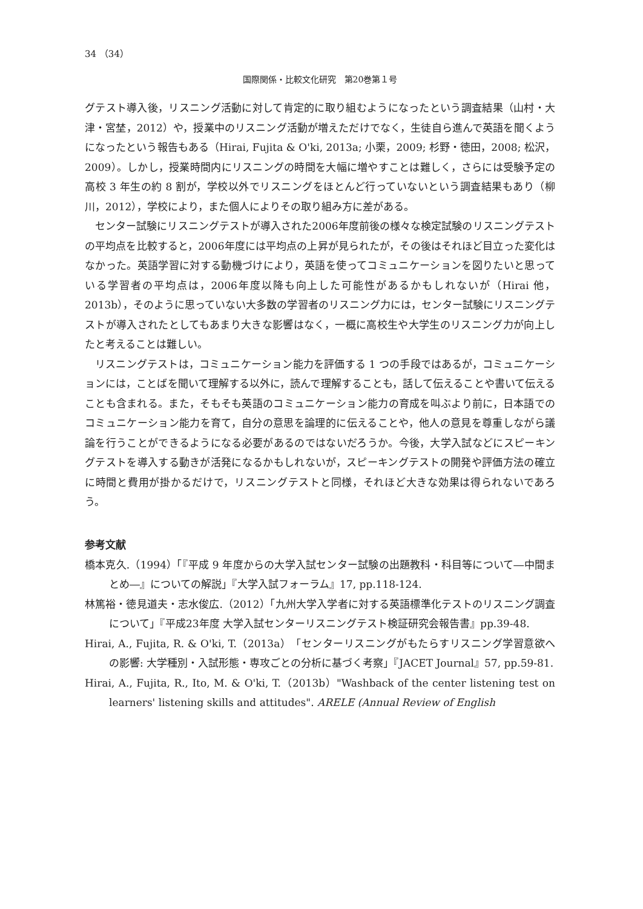34 （34）
国際関係・比較文化研究　第20巻第１号
グテスト導入後，リスニング活動に対して肯定的に取り組むようになったという調査結果（山村・大津・宮埜，2012）や，授業中のリスニング活動が増えただけでなく，生徒自ら進んで英語を聞くようになったという報告もある（Hirai, Fujita & O'ki, 2013a; 小栗，2009; 杉野・徳田，2008; 松沢，2009）。しかし，授業時間内にリスニングの時間を大幅に増やすことは難しく，さらには受験予定の高校 3 年生の約 8 割が，学校以外でリスニングをほとんど行っていないという調査結果もあり（柳川，2012），学校により，また個人によりその取り組み方に差がある。
センター試験にリスニングテストが導入された2006年度前後の様々な検定試験のリスニングテストの平均点を比較すると，2006年度には平均点の上昇が見られたが，その後はそれほど目立った変化はなかった。英語学習に対する動機づけにより，英語を使ってコミュニケーションを図りたいと思っている学習者の平均点は，2006年度以降も向上した可能性があるかもしれないが（Hirai 他，2013b），そのように思っていない大多数の学習者のリスニング力には，センター試験にリスニングテストが導入されたとしてもあまり大きな影響はなく，一概に高校生や大学生のリスニング力が向上したと考えることは難しい。
リスニングテストは，コミュニケーション能力を評価する 1 つの手段ではあるが，コミュニケーションには，ことばを聞いて理解する以外に，読んで理解することも，話して伝えることや書いて伝えることも含まれる。また，そもそも英語のコミュニケーション能力の育成を叫ぶより前に，日本語でのコミュニケーション能力を育て，自分の意思を論理的に伝えることや，他人の意見を尊重しながら議論を行うことができるようになる必要があるのではないだろうか。今後，大学入試などにスピーキングテストを導入する動きが活発になるかもしれないが，スピーキングテストの開発や評価方法の確立に時間と費用が掛かるだけで，リスニングテストと同様，それほど大きな効果は得られないであろう。
参考文献
橋本克久.（1994）「『平成 9 年度からの大学入試センター試験の出題教科・科目等について―中間まとめ―』についての解説」『大学入試フォーラム』17, pp.118-124.
林篤裕・徳見道夫・志水俊広.（2012）「九州大学入学者に対する英語標準化テストのリスニング調査について」『平成23年度 大学入試センターリスニングテスト検証研究会報告書』pp.39-48.
Hirai, A., Fujita, R. & O'ki, T.（2013a）「センターリスニングがもたらすリスニング学習意欲への影響: 大学種別・入試形態・専攻ごとの分析に基づく考察」『JACET Journal』57, pp.59-81.
Hirai, A., Fujita, R., Ito, M. & O'ki, T.（2013b）"Washback of the center listening test on learners' listening skills and attitudes". ARELE (Annual Review of English